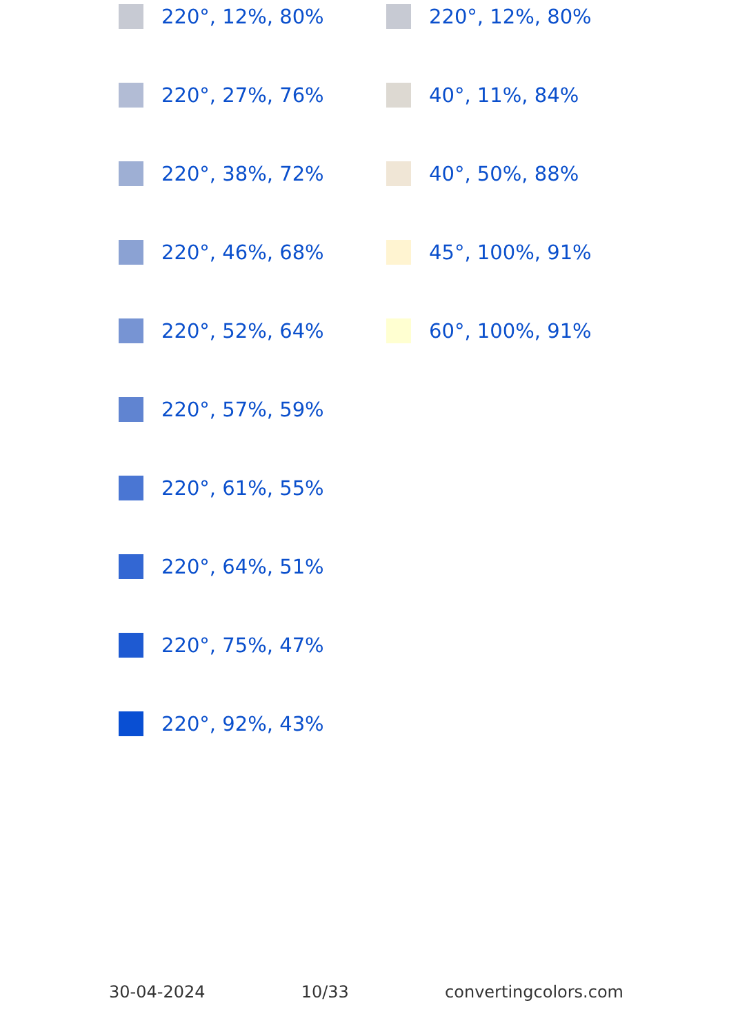220°, 12%, 80%
220°, 27%, 76%
220°, 38%, 72%
220°, 46%, 68%
220°, 52%, 64%
220°, 57%, 59%
220°, 61%, 55%
220°, 64%, 51%
220°, 75%, 47%
220°, 92%, 43%
220°, 12%, 80%
40°, 11%, 84%
40°, 50%, 88%
45°, 100%, 91%
60°, 100%, 91%
30-04-2024 10/33 convertingcolors.com